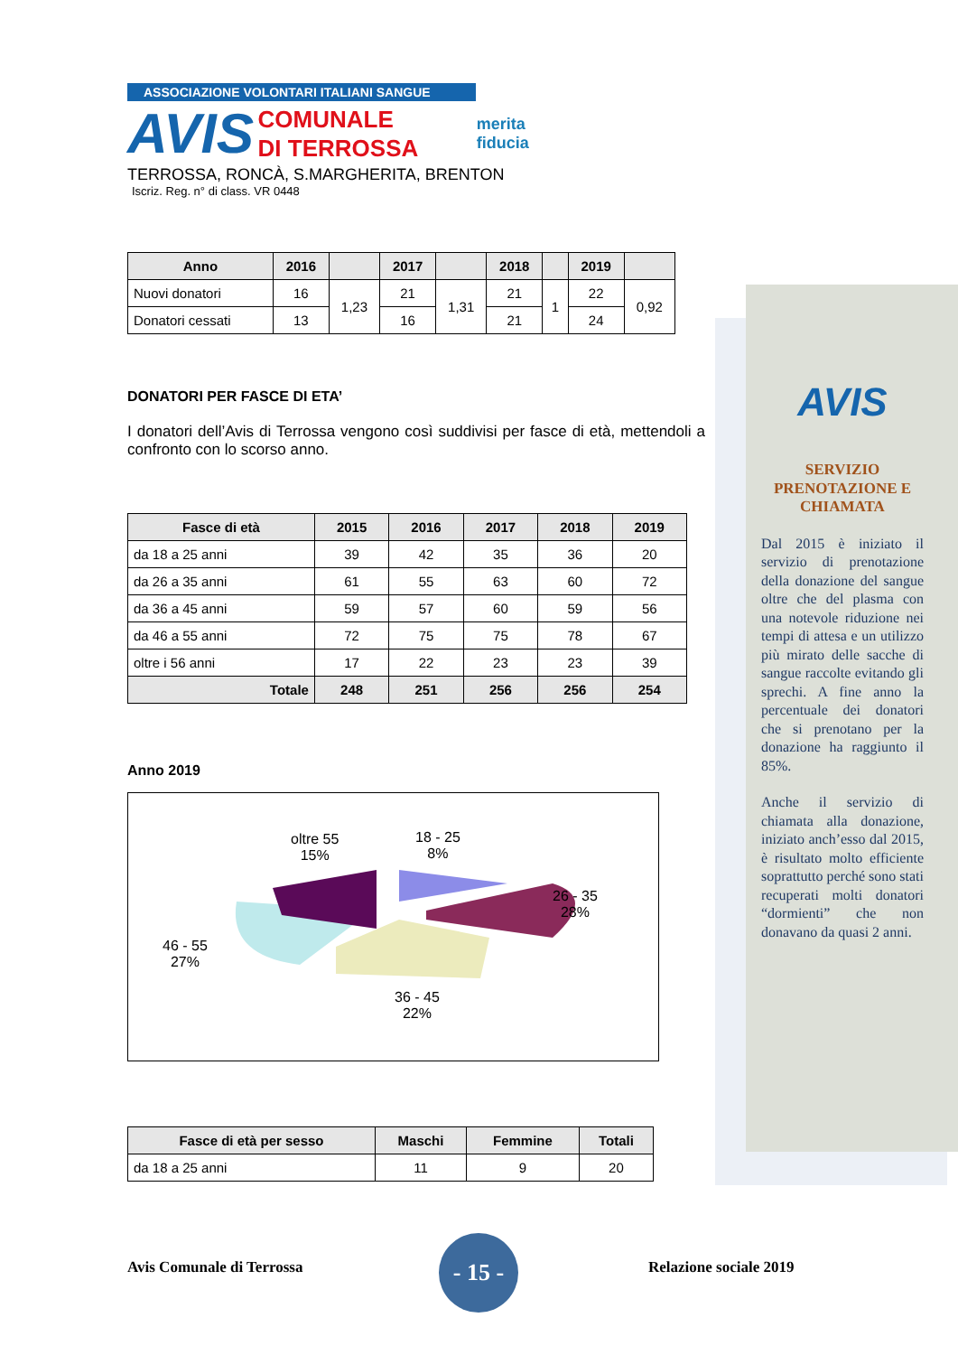ASSOCIAZIONE VOLONTARI ITALIANI SANGUE
AVIS COMUNALE
DI TERROSSA merita
fiducia
TERROSSA, RONCÀ, S.MARGHERITA, BRENTON
Iscriz. Reg. n° di class. VR 0448
| Anno | 2016 | | 2017 | | 2018 | | 2019 | |
| --- | --- | --- | --- | --- | --- | --- | --- | --- |
| Nuovi donatori | 16 | 1,23 | 21 | 1,31 | 21 | 1 | 22 | 0,92 |
| Donatori cessati | 13 | | 16 | | 21 | | 24 | |
DONATORI PER FASCE DI ETA’
I donatori dell’Avis di Terrossa vengono così suddivisi per fasce di età, mettendoli a confronto con lo scorso anno.
| Fasce di età | 2015 | 2016 | 2017 | 2018 | 2019 |
| --- | --- | --- | --- | --- | --- |
| da 18 a 25 anni | 39 | 42 | 35 | 36 | 20 |
| da 26 a 35 anni | 61 | 55 | 63 | 60 | 72 |
| da 36 a 45 anni | 59 | 57 | 60 | 59 | 56 |
| da 46 a 55 anni | 72 | 75 | 75 | 78 | 67 |
| oltre i 56 anni | 17 | 22 | 23 | 23 | 39 |
| Totale | 248 | 251 | 256 | 256 | 254 |
Anno 2019
oltre 55
15%
18 - 25
8%
26 - 35
28%
46 - 55
27%
36 - 45
22%
| Fasce di età per sesso | Maschi | Femmine | Totali |
| --- | --- | --- | --- |
| da 18 a 25 anni | 11 | 9 | 20 |
AVIS
SERVIZIO PRENOTAZIONE E CHIAMATA
Dal 2015 è iniziato il servizio di prenotazione della donazione del sangue oltre che del plasma con una notevole riduzione nei tempi di attesa e un utilizzo più mirato delle sacche di sangue raccolte evitando gli sprechi. A fine anno la percentuale dei donatori che si prenotano per la donazione ha raggiunto il 85%.
Anche il servizio di chiamata alla donazione, iniziato anch’esso dal 2015, è risultato molto efficiente soprattutto perché sono stati recuperati molti donatori “dormienti” che non donavano da quasi 2 anni.
Avis Comunale di Terrossa
- 15 -
Relazione sociale 2019